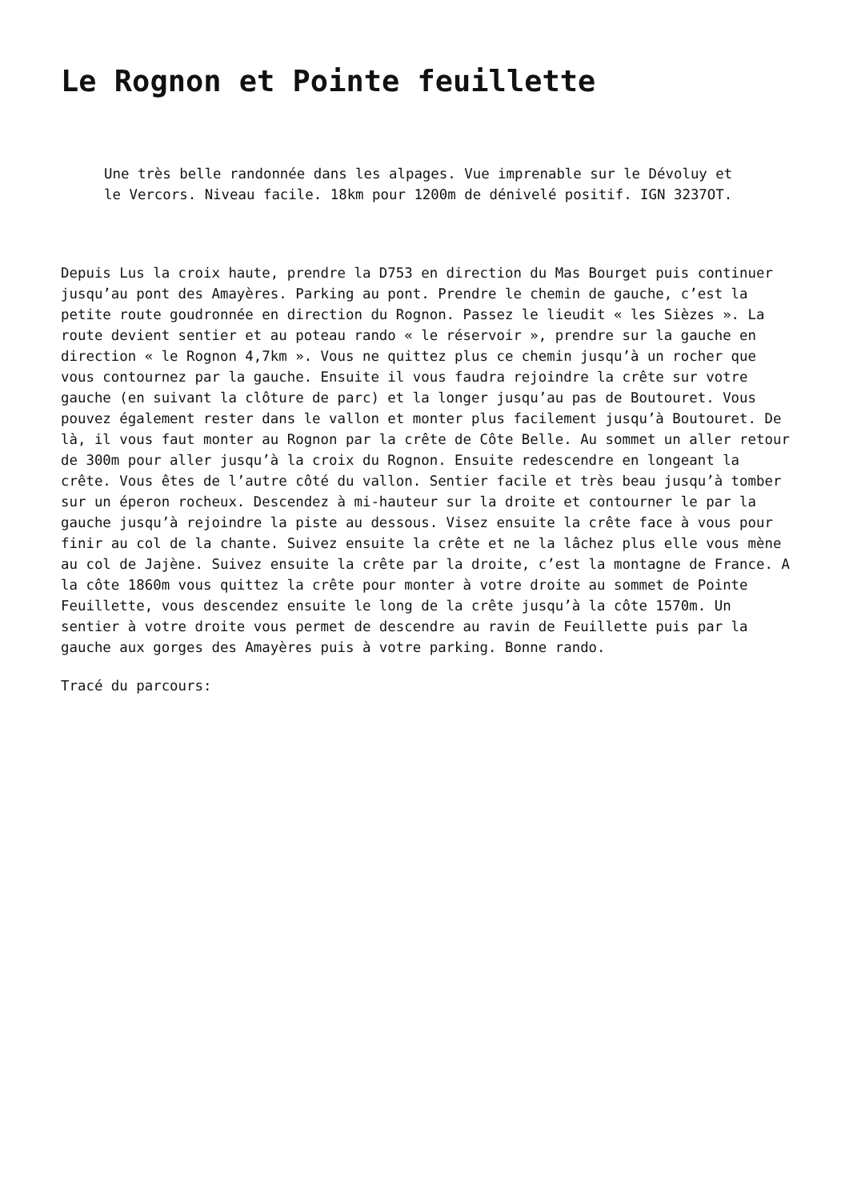Le Rognon et Pointe feuillette
Une très belle randonnée dans les alpages. Vue imprenable sur le Dévoluy et le Vercors. Niveau facile. 18km pour 1200m de dénivelé positif. IGN 3237OT.
Depuis Lus la croix haute, prendre la D753 en direction du Mas Bourget puis continuer jusqu’au pont des Amayères. Parking au pont. Prendre le chemin de gauche, c’est la petite route goudronnée en direction du Rognon. Passez le lieudit « les Sièzes ». La route devient sentier et au poteau rando « le réservoir », prendre sur la gauche en direction « le Rognon 4,7km ». Vous ne quittez plus ce chemin jusqu’à un rocher que vous contournez par la gauche. Ensuite il vous faudra rejoindre la crête sur votre gauche (en suivant la clôture de parc) et la longer jusqu’au pas de Boutouret. Vous pouvez également rester dans le vallon et monter plus facilement jusqu’à Boutouret. De là, il vous faut monter au Rognon par la crête de Côte Belle. Au sommet un aller retour de 300m pour aller jusqu’à la croix du Rognon. Ensuite redescendre en longeant la crête. Vous êtes de l’autre côté du vallon. Sentier facile et très beau jusqu’à tomber sur un éperon rocheux. Descendez à mi-hauteur sur la droite et contourner le par la gauche jusqu’à rejoindre la piste au dessous. Visez ensuite la crête face à vous pour finir au col de la chante. Suivez ensuite la crête et ne la lâchez plus elle vous mène au col de Jajène. Suivez ensuite la crête par la droite, c’est la montagne de France. A la côte 1860m vous quittez la crête pour monter à votre droite au sommet de Pointe Feuillette, vous descendez ensuite le long de la crête jusqu’à la côte 1570m. Un sentier à votre droite vous permet de descendre au ravin de Feuillette puis par la gauche aux gorges des Amayères puis à votre parking. Bonne rando.
Tracé du parcours: